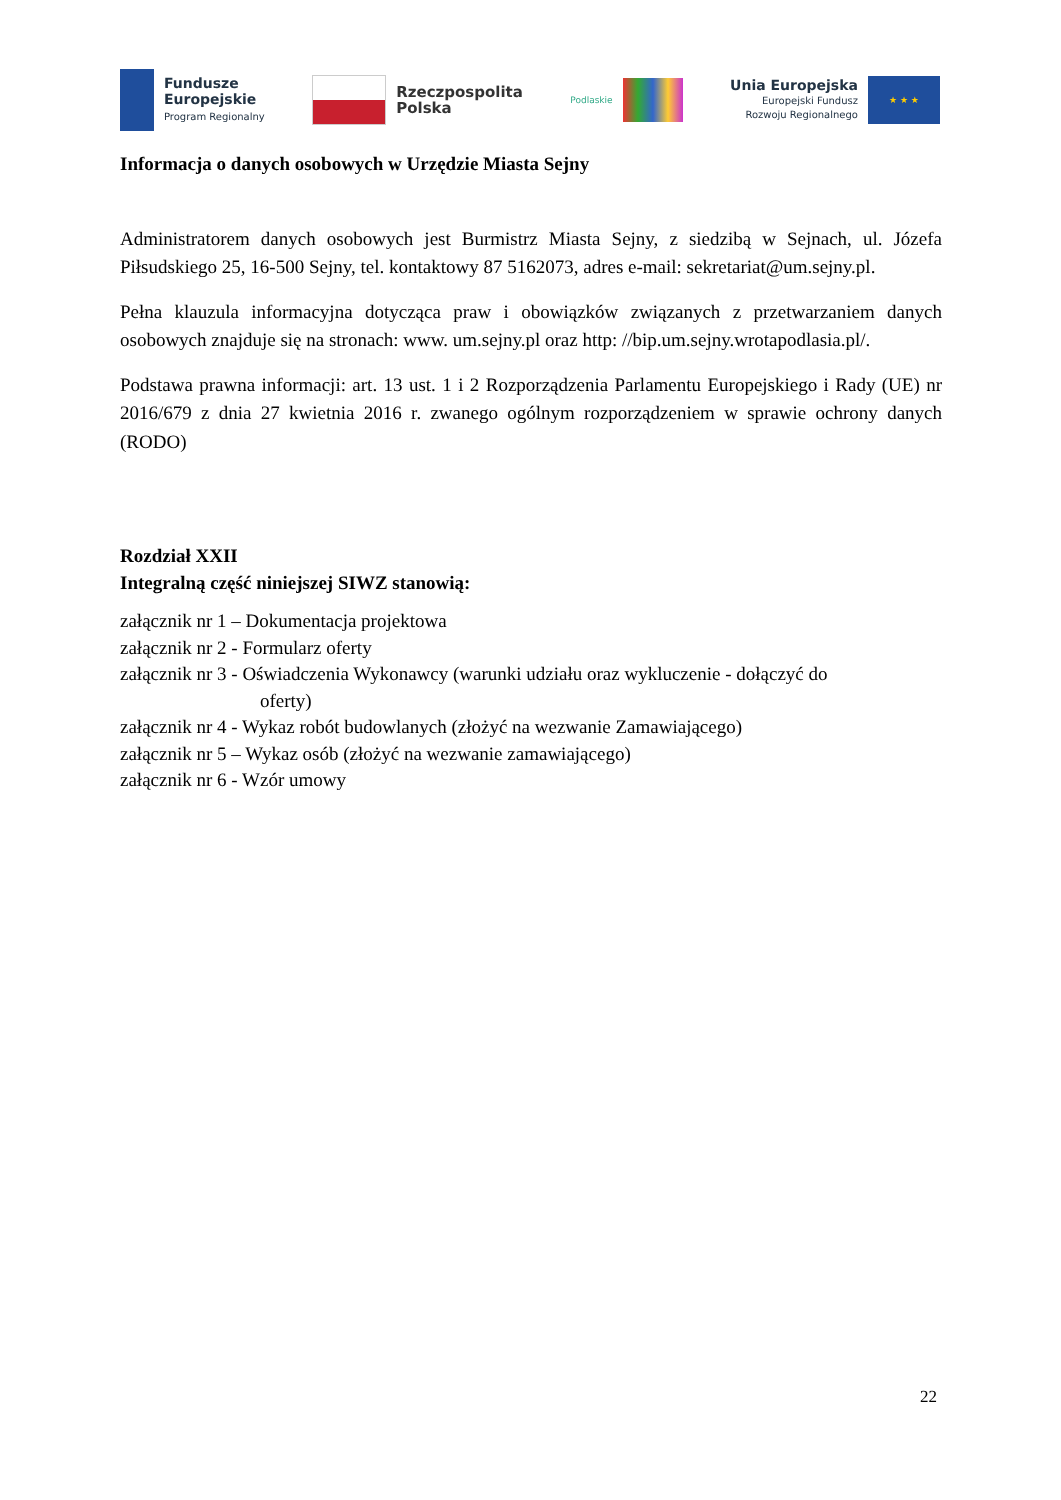Fundusze
Europejskie
Program Regionalny
Rzeczpospolita
Polska
Podlaskie
Unia Europejska
Europejski Fundusz
Rozwoju Regionalnego
★ ★ ★
Informacja o danych osobowych w Urzędzie Miasta Sejny
Administratorem danych osobowych jest Burmistrz Miasta Sejny, z siedzibą w Sejnach, ul. Józefa Piłsudskiego 25, 16-500 Sejny, tel. kontaktowy 87 5162073, adres e-mail: sekretariat@um.sejny.pl.
Pełna klauzula informacyjna dotycząca praw i obowiązków związanych z przetwarzaniem danych osobowych znajduje się na stronach: www. um.sejny.pl oraz http: //bip.um.sejny.wrotapodlasia.pl/.
Podstawa prawna informacji: art. 13 ust. 1 i 2 Rozporządzenia Parlamentu Europejskiego i Rady (UE) nr 2016/679 z dnia 27 kwietnia 2016 r. zwanego ogólnym rozporządzeniem w sprawie ochrony danych (RODO)
Rozdział XXII
Integralną część niniejszej SIWZ stanowią:
załącznik nr 1 – Dokumentacja projektowa
załącznik nr 2 - Formularz oferty
załącznik nr 3 - Oświadczenia Wykonawcy (warunki udziału oraz wykluczenie - dołączyć do
oferty)
załącznik nr 4 - Wykaz robót budowlanych (złożyć na wezwanie Zamawiającego)
załącznik nr 5 – Wykaz osób (złożyć na wezwanie zamawiającego)
załącznik nr 6 - Wzór umowy
22